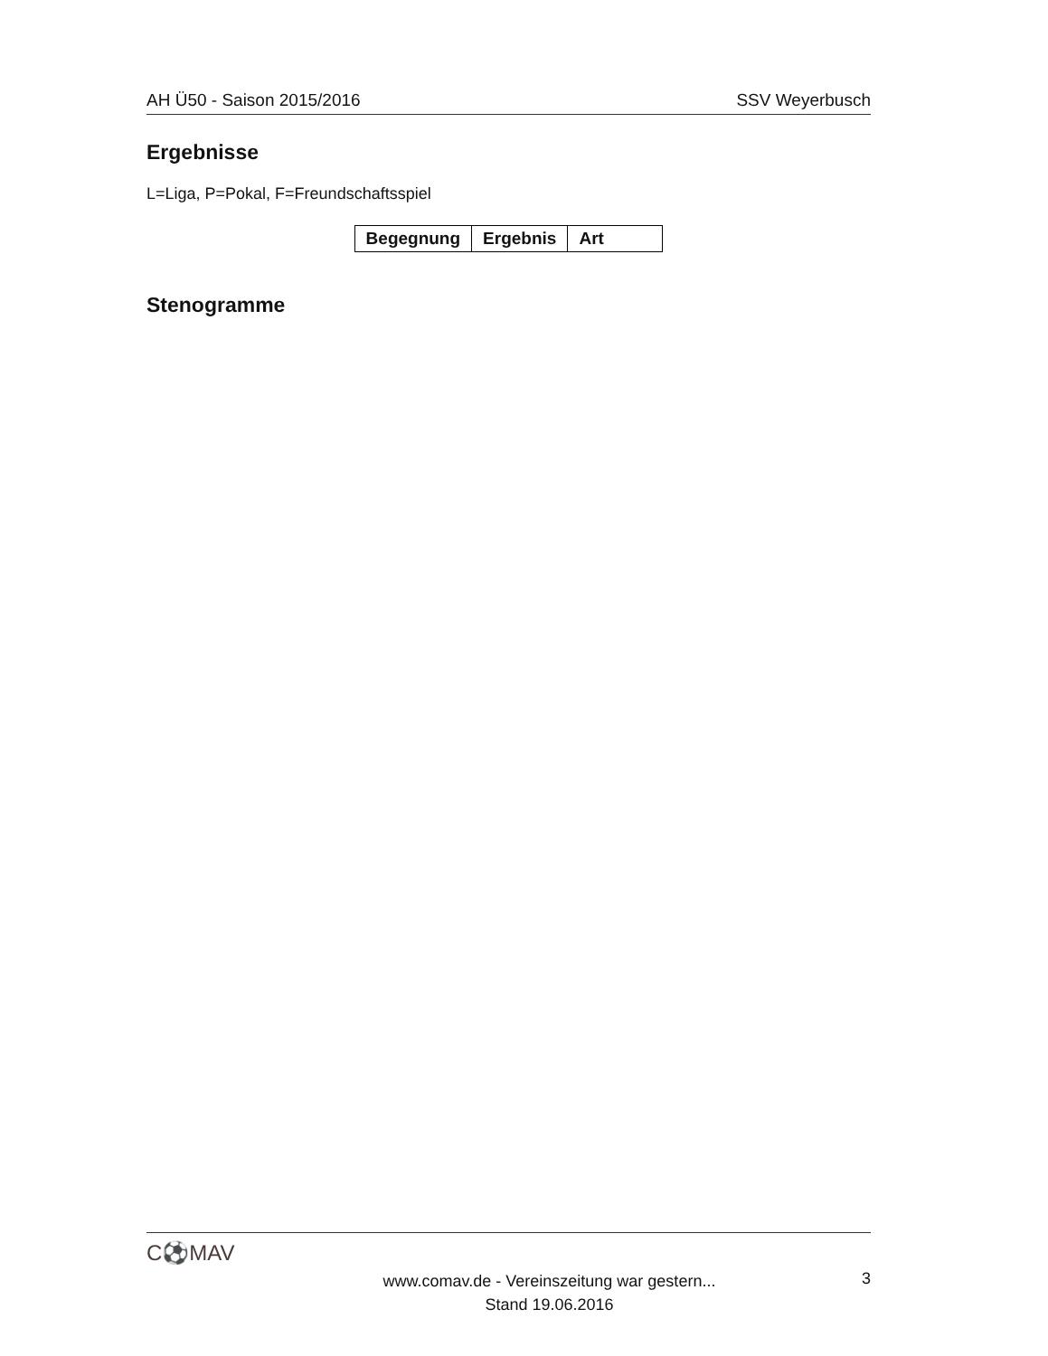AH Ü50 - Saison 2015/2016 SSV Weyerbusch
Ergebnisse
L=Liga, P=Pokal, F=Freundschaftsspiel
| Begegnung | Ergebnis | Art |
| --- | --- | --- |
Stenogramme
C⚽MAV
www.comav.de - Vereinszeitung war gestern...
Stand 19.06.2016
3